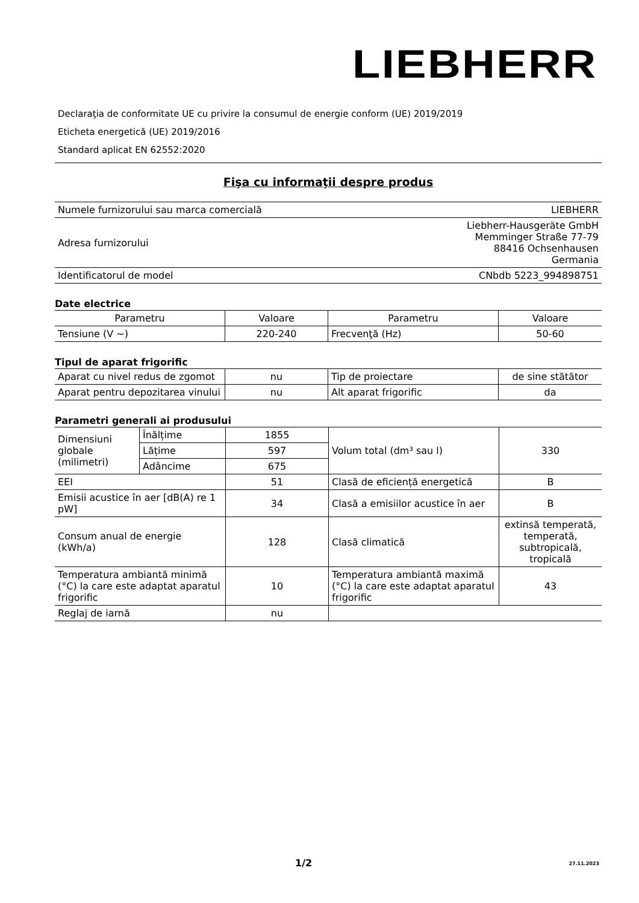LIEBHERR
Declaraţia de conformitate UE cu privire la consumul de energie conform (UE) 2019/2019
Eticheta energetică (UE) 2019/2016
Standard aplicat EN 62552:2020
Fişa cu informaţii despre produs
| Numele furnizorului sau marca comercială | LIEBHERR |
| Adresa furnizorului | Liebherr-Hausgeräte GmbH Memminger Straße 77-79 88416 Ochsenhausen Germania |
| Identificatorul de model | CNbdb 5223_994898751 |
Date electrice
| Parametru | Valoare | Parametru | Valoare |
| --- | --- | --- | --- |
| Tensiune (V ~) | 220-240 | Frecvenţă (Hz) | 50-60 |
Tipul de aparat frigorific
| Aparat cu nivel redus de zgomot | nu | Tip de proiectare | de sine stătător |
| Aparat pentru depozitarea vinului | nu | Alt aparat frigorific | da |
Parametri generali ai produsului
| Dimensiuni globale (milimetri) | Înălțime | 1855 | Volum total (dm³ sau l) | 330 |
| | Lățime | 597 | | |
| | Adâncime | 675 | | |
| EEI | | 51 | Clasă de eficiență energetică | B |
| Emisii acustice în aer [dB(A) re 1 pW] | | 34 | Clasă a emisiilor acustice în aer | B |
| Consum anual de energie (kWh/a) | | 128 | Clasă climatică | extinsă temperată, temperată, subtropicală, tropicală |
| Temperatura ambiantă minimă (°C) la care este adaptat aparatul frigorific | | 10 | Temperatura ambiantă maximă (°C) la care este adaptat aparatul frigorific | 43 |
| Reglaj de iarnă | | nu | | |
1/2 27.11.2023